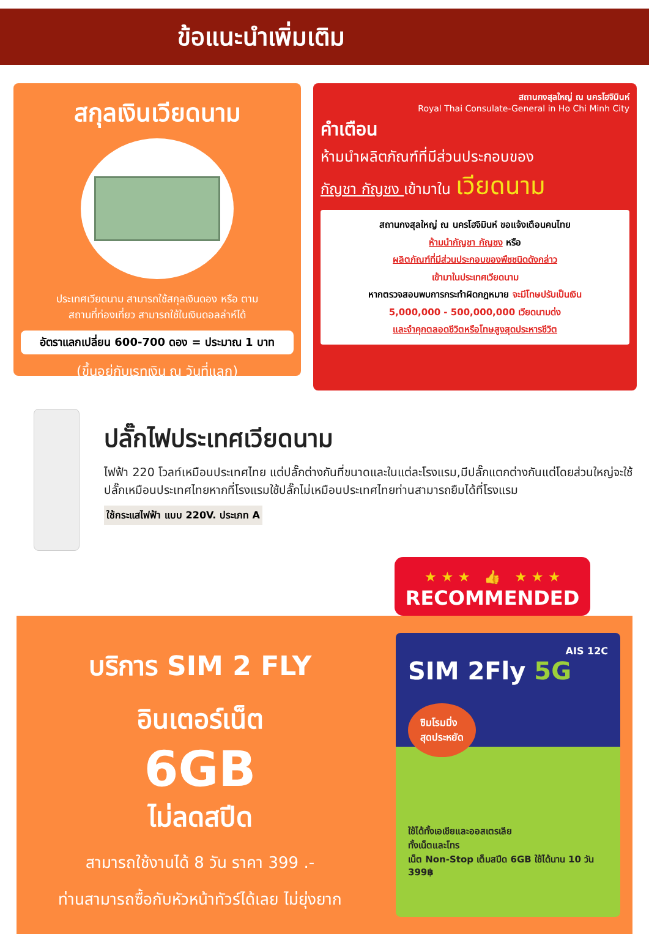ข้อแนะนำเพิ่มเติม
สกุลเงินเวียดนาม
ประเทศเวียดนาม สามารถใช้สกุลเงินดอง หรือ ตาม
สถานที่ท่องเที่ยว สามารถใช้ในเงินดอลล่าห์ได้
อัตราแลกเปลี่ยน 600-700 ดอง = ประมาณ 1 บาท
(ขึ้นอยู่กับเรทเงิน ณ วันที่แลก)
สถานกงสุลใหญ่ ณ นครโฮจิมินห์
Royal Thai Consulate-General in Ho Chi Minh City
คำเตือน
ห้ามนำผลิตภัณฑ์ที่มีส่วนประกอบของ
กัญชา กัญชง เข้ามาใน เวียดนาม
สถานกงสุลใหญ่ ณ นครโฮจิมินห์ ขอแจ้งเตือนคนไทย
ห้ามนำกัญชา กัญชง หรือ
ผลิตภัณฑ์ที่มีส่วนประกอบของพืชชนิดดังกล่าว
เข้ามาในประเทศเวียดนาม
หากตรวจสอบพบการกระทำผิดกฎหมาย จะมีโทษปรับเป็นเงิน
5,000,000 - 500,000,000 เวียดนามด่ง
และจำคุกตลอดชีวิตหรือโทษสูงสุดประหารชีวิต
ปลั๊กไฟประเทศเวียดนาม
ไฟฟ้า 220 โวลท์เหมือนประเทศไทย แต่ปลั๊กต่างกันที่ขนาดและในแต่ละโรงแรม,มีปลั๊กแตกต่างกันแต่โดยส่วนใหญ่จะใช้ปลั๊กเหมือนประเทศไทยหากที่โรงแรมใช้ปลั๊กไม่เหมือนประเทศไทยท่านสามารถยืมได้ที่โรงแรม
ใช้กระแสไฟฟ้า แบบ 220V. ประเภท A
★ ★ ★ 👍 ★ ★ ★
RECOMMENDED
บริการ SIM 2 FLY
อินเตอร์เน็ต
6GB
ไม่ลดสปีด
สามารถใช้งานได้ 8 วัน ราคา 399 .-
ท่านสามารถซื้อกับหัวหน้าทัวร์ได้เลย ไม่ยุ่งยาก
AIS 12C
SIM 2Fly 5G
ซิมโรมมิ่ง
สุดประหยัด
ใช้ได้ทั้งเอเชียและออสเตรเลีย
ทั้งเน็ตและโทร
เน็ต Non-Stop เต็มสปีด 6GB ใช้ได้นาน 10 วัน 399฿